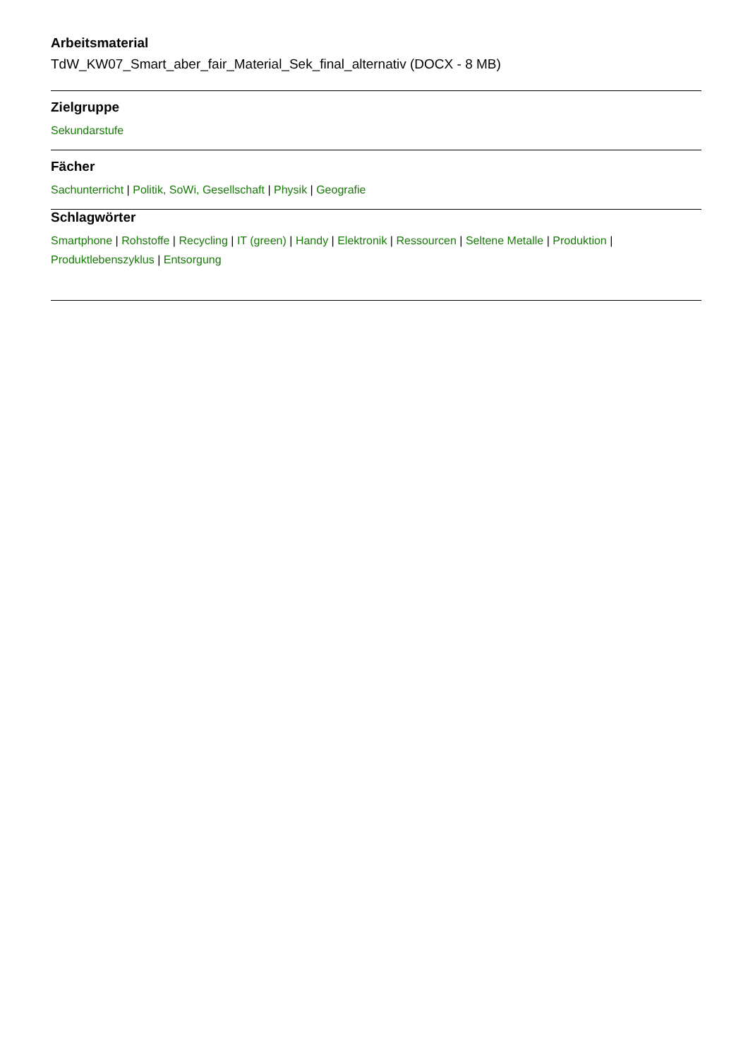Arbeitsmaterial
TdW_KW07_Smart_aber_fair_Material_Sek_final_alternativ (DOCX - 8 MB)
Zielgruppe
Sekundarstufe
Fächer
Sachunterricht | Politik, SoWi, Gesellschaft | Physik | Geografie
Schlagwörter
Smartphone | Rohstoffe | Recycling | IT (green) | Handy | Elektronik | Ressourcen | Seltene Metalle | Produktion | Produktlebenszyklus | Entsorgung